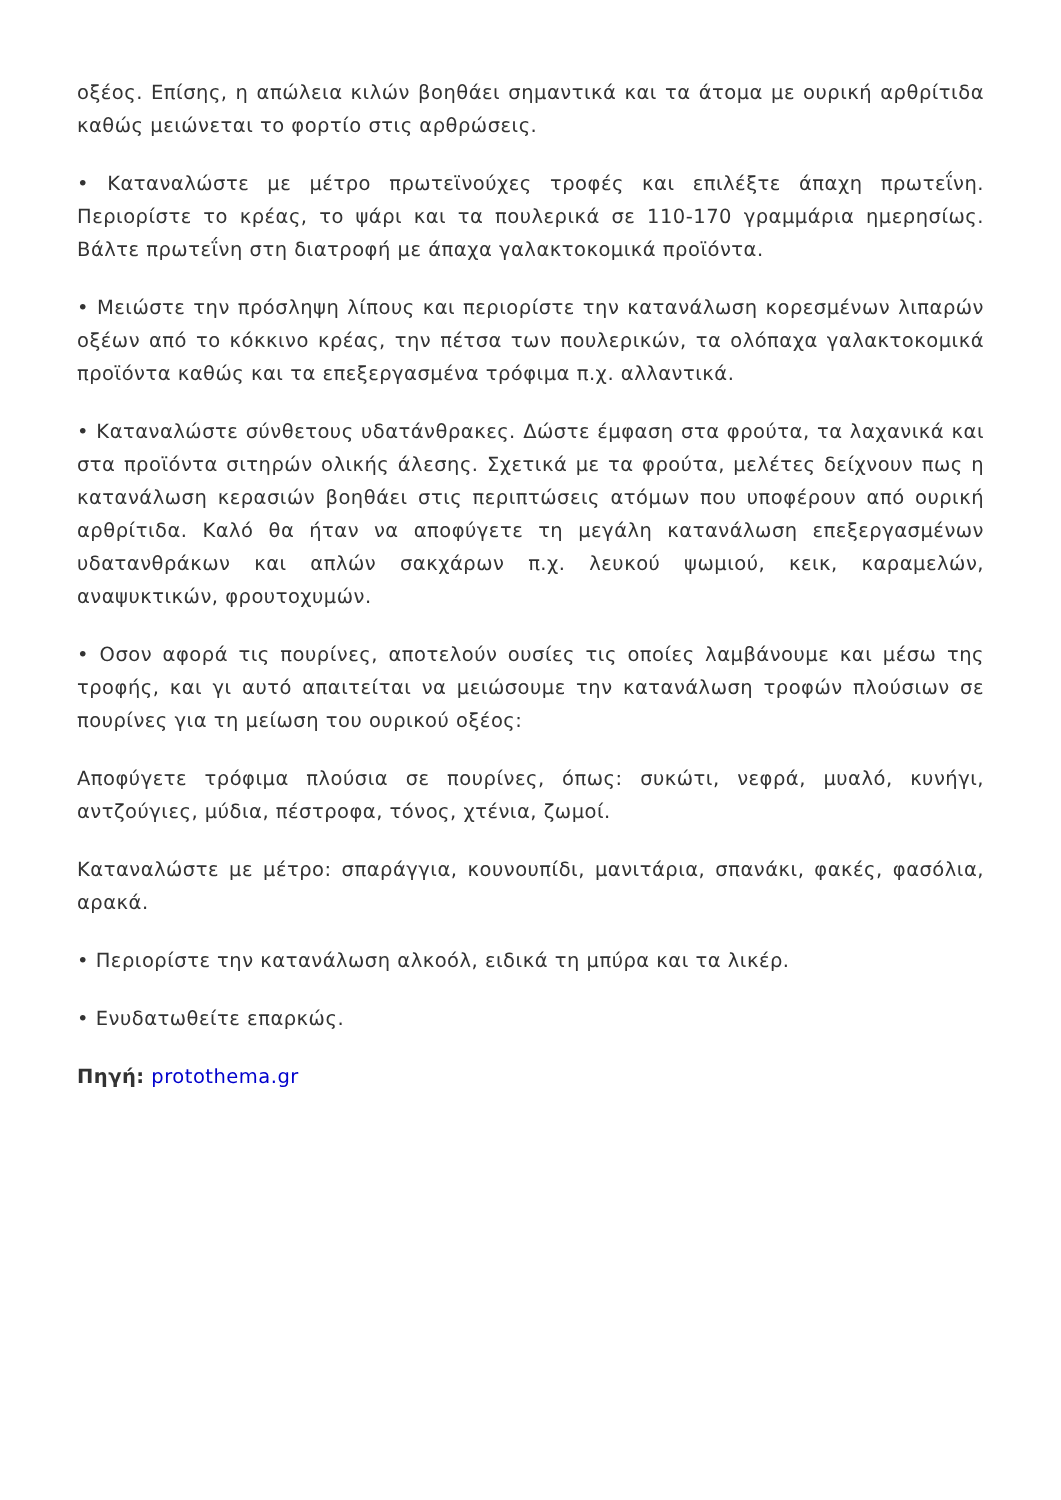οξέος. Επίσης, η απώλεια κιλών βοηθάει σημαντικά και τα άτομα με ουρική αρθρίτιδα καθώς μειώνεται το φορτίο στις αρθρώσεις.
• Καταναλώστε με μέτρο πρωτεϊνούχες τροφές και επιλέξτε άπαχη πρωτεΐνη. Περιορίστε το κρέας, το ψάρι και τα πουλερικά σε 110-170 γραμμάρια ημερησίως. Βάλτε πρωτεΐνη στη διατροφή με άπαχα γαλακτοκομικά προϊόντα.
• Μειώστε την πρόσληψη λίπους και περιορίστε την κατανάλωση κορεσμένων λιπαρών οξέων από το κόκκινο κρέας, την πέτσα των πουλερικών, τα ολόπαχα γαλακτοκομικά προϊόντα καθώς και τα επεξεργασμένα τρόφιμα π.χ. αλλαντικά.
• Καταναλώστε σύνθετους υδατάνθρακες. Δώστε έμφαση στα φρούτα, τα λαχανικά και στα προϊόντα σιτηρών ολικής άλεσης. Σχετικά με τα φρούτα, μελέτες δείχνουν πως η κατανάλωση κερασιών βοηθάει στις περιπτώσεις ατόμων που υποφέρουν από ουρική αρθρίτιδα. Καλό θα ήταν να αποφύγετε τη μεγάλη κατανάλωση επεξεργασμένων υδατανθράκων και απλών σακχάρων π.χ. λευκού ψωμιού, κεικ, καραμελών, αναψυκτικών, φρουτοχυμών.
• Οσον αφορά τις πουρίνες, αποτελούν ουσίες τις οποίες λαμβάνουμε και μέσω της τροφής, και γι αυτό απαιτείται να μειώσουμε την κατανάλωση τροφών πλούσιων σε πουρίνες για τη μείωση του ουρικού οξέος:
Αποφύγετε τρόφιμα πλούσια σε πουρίνες, όπως: συκώτι, νεφρά, μυαλό, κυνήγι, αντζούγιες, μύδια, πέστροφα, τόνος, χτένια, ζωμοί.
Καταναλώστε με μέτρο: σπαράγγια, κουνουπίδι, μανιτάρια, σπανάκι, φακές, φασόλια, αρακά.
• Περιορίστε την κατανάλωση αλκοόλ, ειδικά τη μπύρα και τα λικέρ.
• Ενυδατωθείτε επαρκώς.
Πηγή: protothema.gr